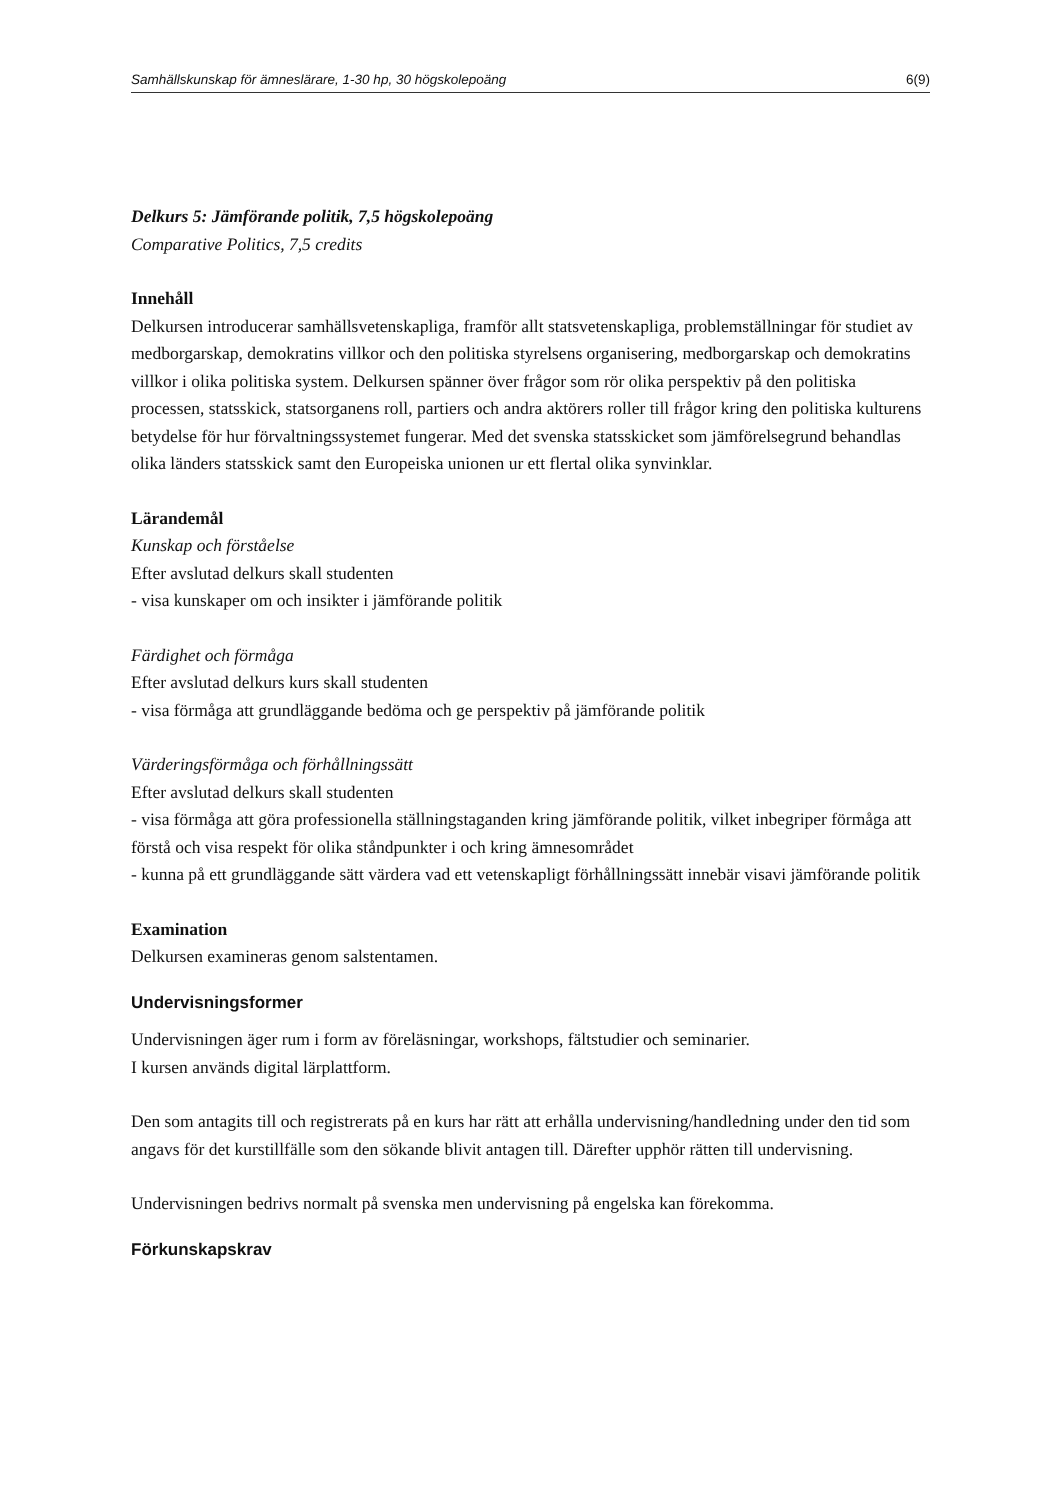Samhällskunskap för ämneslärare, 1-30 hp, 30 högskolepoäng 6(9)
Delkurs 5: Jämförande politik, 7,5 högskolepoäng
Comparative Politics, 7,5 credits
Innehåll
Delkursen introducerar samhällsvetenskapliga, framför allt statsvetenskapliga, problemställningar för studiet av medborgarskap, demokratins villkor och den politiska styrelsens organisering, medborgarskap och demokratins villkor i olika politiska system. Delkursen spänner över frågor som rör olika perspektiv på den politiska processen, statsskick, statsorganens roll, partiers och andra aktörers roller till frågor kring den politiska kulturens betydelse för hur förvaltningssystemet fungerar. Med det svenska statsskicket som jämförelsegrund behandlas olika länders statsskick samt den Europeiska unionen ur ett flertal olika synvinklar.
Lärandemål
Kunskap och förståelse
Efter avslutad delkurs skall studenten
- visa kunskaper om och insikter i jämförande politik
Färdighet och förmåga
Efter avslutad delkurs kurs skall studenten
- visa förmåga att grundläggande bedöma och ge perspektiv på jämförande politik
Värderingsförmåga och förhållningssätt
Efter avslutad delkurs skall studenten
- visa förmåga att göra professionella ställningstaganden kring jämförande politik, vilket inbegriper förmåga att förstå och visa respekt för olika ståndpunkter i och kring ämnesområdet
- kunna på ett grundläggande sätt värdera vad ett vetenskapligt förhållningssätt innebär visavi jämförande politik
Examination
Delkursen examineras genom salstentamen.
Undervisningsformer
Undervisningen äger rum i form av föreläsningar, workshops, fältstudier och seminarier.
I kursen används digital lärplattform.
Den som antagits till och registrerats på en kurs har rätt att erhålla undervisning/handledning under den tid som angavs för det kurstillfälle som den sökande blivit antagen till. Därefter upphör rätten till undervisning.
Undervisningen bedrivs normalt på svenska men undervisning på engelska kan förekomma.
Förkunskapskrav